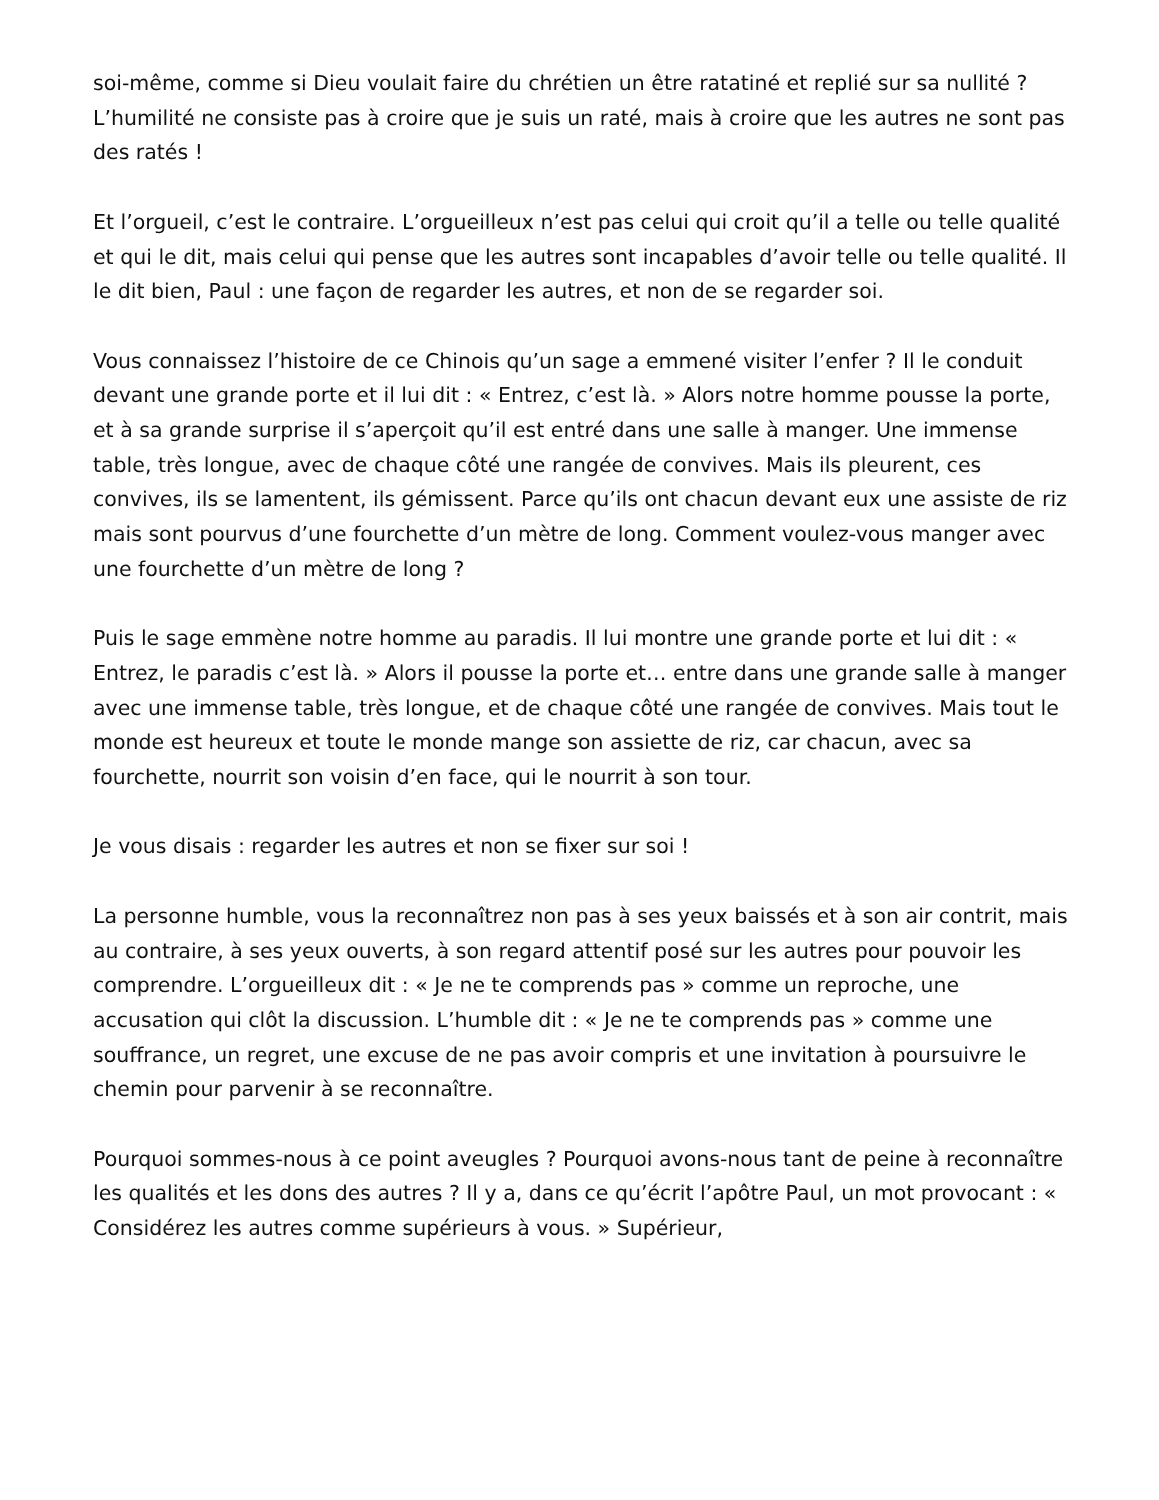soi-même, comme si Dieu voulait faire du chrétien un être ratatiné et replié sur sa nullité ? L’humilité ne consiste pas à croire que je suis un raté, mais à croire que les autres ne sont pas des ratés !
Et l’orgueil, c’est le contraire. L’orgueilleux n’est pas celui qui croit qu’il a telle ou telle qualité et qui le dit, mais celui qui pense que les autres sont incapables d’avoir telle ou telle qualité. Il le dit bien, Paul : une façon de regarder les autres, et non de se regarder soi.
Vous connaissez l’histoire de ce Chinois qu’un sage a emmené visiter l’enfer ? Il le conduit devant une grande porte et il lui dit : « Entrez, c’est là. » Alors notre homme pousse la porte, et à sa grande surprise il s’aperçoit qu’il est entré dans une salle à manger. Une immense table, très longue, avec de chaque côté une rangée de convives. Mais ils pleurent, ces convives, ils se lamentent, ils gémissent. Parce qu’ils ont chacun devant eux une assiste de riz mais sont pourvus d’une fourchette d’un mètre de long. Comment voulez-vous manger avec une fourchette d’un mètre de long ?
Puis le sage emmène notre homme au paradis. Il lui montre une grande porte et lui dit : « Entrez, le paradis c’est là. » Alors il pousse la porte et… entre dans une grande salle à manger avec une immense table, très longue, et de chaque côté une rangée de convives. Mais tout le monde est heureux et toute le monde mange son assiette de riz, car chacun, avec sa fourchette, nourrit son voisin d’en face, qui le nourrit à son tour.
Je vous disais : regarder les autres et non se fixer sur soi !
La personne humble, vous la reconnaîtrez non pas à ses yeux baissés et à son air contrit, mais au contraire, à ses yeux ouverts, à son regard attentif posé sur les autres pour pouvoir les comprendre. L’orgueilleux dit : « Je ne te comprends pas » comme un reproche, une accusation qui clôt la discussion. L’humble dit : « Je ne te comprends pas » comme une souffrance, un regret, une excuse de ne pas avoir compris et une invitation à poursuivre le chemin pour parvenir à se reconnaître.
Pourquoi sommes-nous à ce point aveugles ? Pourquoi avons-nous tant de peine à reconnaître les qualités et les dons des autres ? Il y a, dans ce qu’écrit l’apôtre Paul, un mot provocant : « Considérez les autres comme supérieurs à vous. » Supérieur,